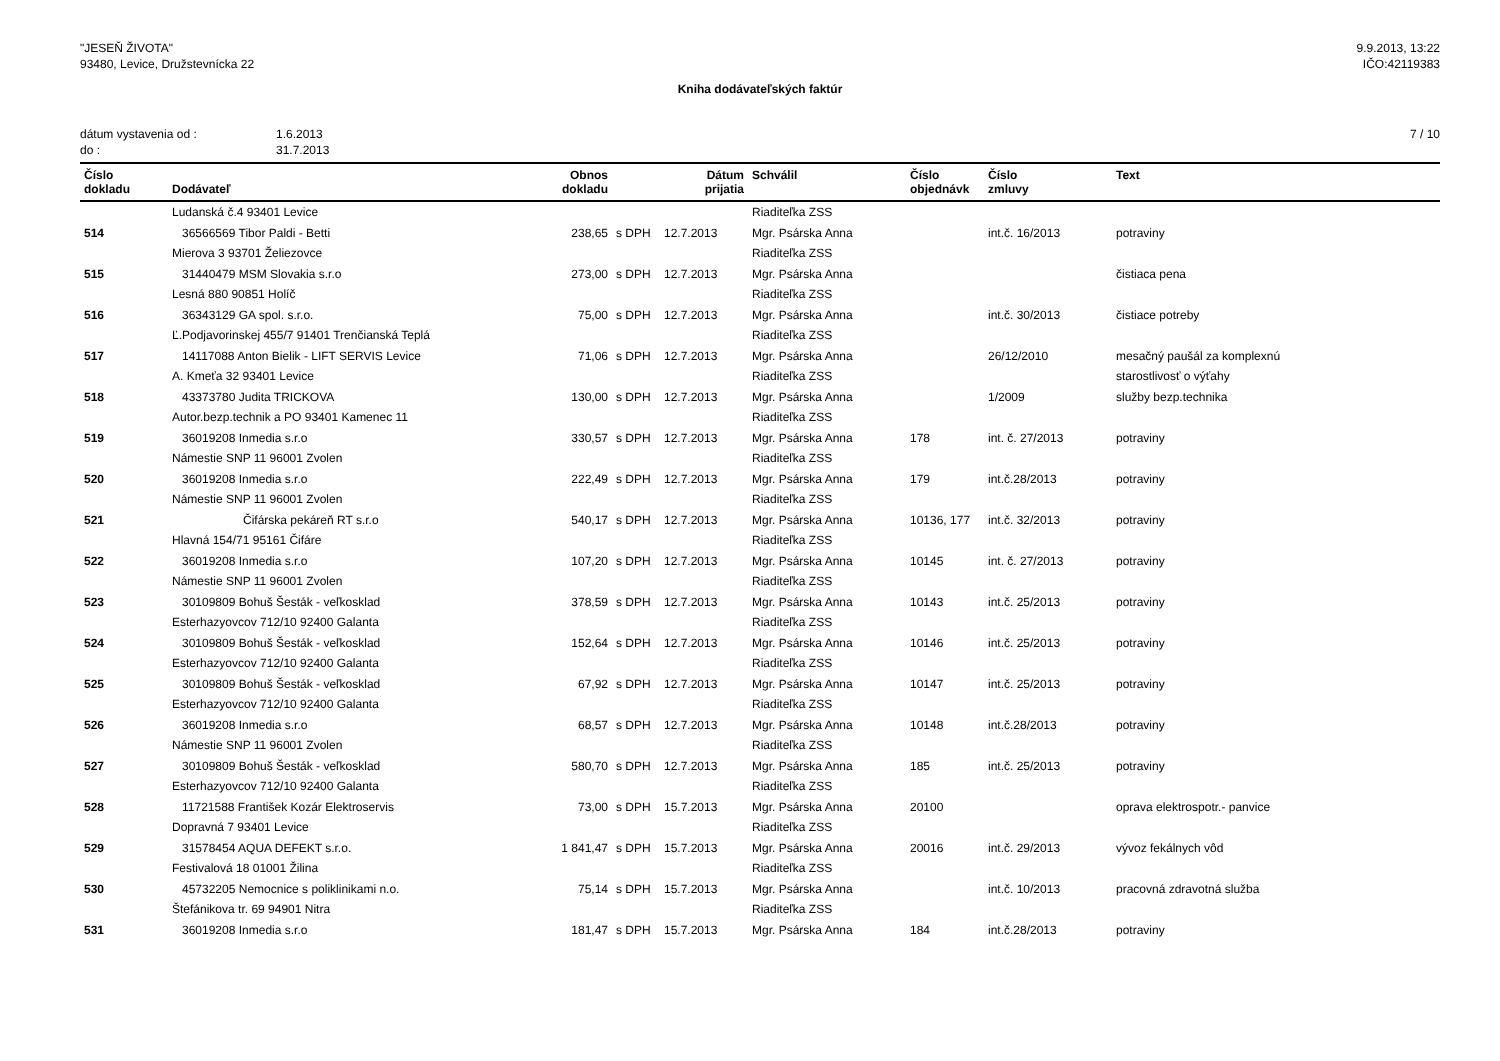"JESEŇ ŽIVOTA"
93480, Levice, Družstevnícka 22
9.9.2013, 13:22
IČO:42119383
Kniha dodávateľských faktúr
dátum vystavenia od : 1.6.2013
do : 31.7.2013
7 / 10
| Číslo dokladu | Dodávateľ | Obnos dokladu | | Dátum prijatia | Schválil | Číslo objednávk | Číslo zmluvy | Text |
| --- | --- | --- | --- | --- | --- | --- | --- | --- |
| | Ludanská č.4 93401 Levice | | | | Riaditeľka ZSS | | | |
| 514 | 36566569 Tibor Paldi - Betti | 238,65 | s DPH | 12.7.2013 | Mgr. Psárska Anna | | int.č. 16/2013 | potraviny |
| | Mierova 3 93701 Želiezovce | | | | Riaditeľka ZSS | | | |
| 515 | 31440479 MSM Slovakia s.r.o | 273,00 | s DPH | 12.7.2013 | Mgr. Psárska Anna | | | čistiaca pena |
| | Lesná 880 90851 Holíč | | | | Riaditeľka ZSS | | | |
| 516 | 36343129 GA spol. s.r.o. | 75,00 | s DPH | 12.7.2013 | Mgr. Psárska Anna | | int.č. 30/2013 | čistiace potreby |
| | Ľ.Podjavorinskej 455/7 91401 Trenčianská Teplá | | | | Riaditeľka ZSS | | | |
| 517 | 14117088 Anton Bielik - LIFT SERVIS Levice | 71,06 | s DPH | 12.7.2013 | Mgr. Psárska Anna | | 26/12/2010 | mesačný paušál za komplexnú |
| | A. Kmeťa 32 93401 Levice | | | | Riaditeľka ZSS | | | starostlivosť o výťahy |
| 518 | 43373780 Judita TRICKOVA | 130,00 | s DPH | 12.7.2013 | Mgr. Psárska Anna | | 1/2009 | služby bezp.technika |
| | Autor.bezp.technik a PO 93401 Kamenec 11 | | | | Riaditeľka ZSS | | | |
| 519 | 36019208 Inmedia s.r.o | 330,57 | s DPH | 12.7.2013 | Mgr. Psárska Anna | 178 | int. č. 27/2013 | potraviny |
| | Námestie SNP 11 96001 Zvolen | | | | Riaditeľka ZSS | | | |
| 520 | 36019208 Inmedia s.r.o | 222,49 | s DPH | 12.7.2013 | Mgr. Psárska Anna | 179 | int.č.28/2013 | potraviny |
| | Námestie SNP 11 96001 Zvolen | | | | Riaditeľka ZSS | | | |
| 521 | Čifárska pekáreň RT s.r.o | 540,17 | s DPH | 12.7.2013 | Mgr. Psárska Anna | 10136, 177 | int.č. 32/2013 | potraviny |
| | Hlavná 154/71 95161 Čifáre | | | | Riaditeľka ZSS | | | |
| 522 | 36019208 Inmedia s.r.o | 107,20 | s DPH | 12.7.2013 | Mgr. Psárska Anna | 10145 | int. č. 27/2013 | potraviny |
| | Námestie SNP 11 96001 Zvolen | | | | Riaditeľka ZSS | | | |
| 523 | 30109809 Bohuš Šesták - veľkosklad | 378,59 | s DPH | 12.7.2013 | Mgr. Psárska Anna | 10143 | int.č. 25/2013 | potraviny |
| | Esterhazyovcov 712/10 92400 Galanta | | | | Riaditeľka ZSS | | | |
| 524 | 30109809 Bohuš Šesták - veľkosklad | 152,64 | s DPH | 12.7.2013 | Mgr. Psárska Anna | 10146 | int.č. 25/2013 | potraviny |
| | Esterhazyovcov 712/10 92400 Galanta | | | | Riaditeľka ZSS | | | |
| 525 | 30109809 Bohuš Šesták - veľkosklad | 67,92 | s DPH | 12.7.2013 | Mgr. Psárska Anna | 10147 | int.č. 25/2013 | potraviny |
| | Esterhazyovcov 712/10 92400 Galanta | | | | Riaditeľka ZSS | | | |
| 526 | 36019208 Inmedia s.r.o | 68,57 | s DPH | 12.7.2013 | Mgr. Psárska Anna | 10148 | int.č.28/2013 | potraviny |
| | Námestie SNP 11 96001 Zvolen | | | | Riaditeľka ZSS | | | |
| 527 | 30109809 Bohuš Šesták - veľkosklad | 580,70 | s DPH | 12.7.2013 | Mgr. Psárska Anna | 185 | int.č. 25/2013 | potraviny |
| | Esterhazyovcov 712/10 92400 Galanta | | | | Riaditeľka ZSS | | | |
| 528 | 11721588 František Kozár Elektroservis | 73,00 | s DPH | 15.7.2013 | Mgr. Psárska Anna | 20100 | | oprava elektrospotr.- panvice |
| | Dopravná 7 93401 Levice | | | | Riaditeľka ZSS | | | |
| 529 | 31578454 AQUA DEFEKT s.r.o. | 1 841,47 | s DPH | 15.7.2013 | Mgr. Psárska Anna | 20016 | int.č. 29/2013 | vývoz fekálnych vôd |
| | Festivalová 18 01001 Žilina | | | | Riaditeľka ZSS | | | |
| 530 | 45732205 Nemocnice s poliklinikami n.o. | 75,14 | s DPH | 15.7.2013 | Mgr. Psárska Anna | | int.č. 10/2013 | pracovná zdravotná služba |
| | Štefánikova tr. 69 94901 Nitra | | | | Riaditeľka ZSS | | | |
| 531 | 36019208 Inmedia s.r.o | 181,47 | s DPH | 15.7.2013 | Mgr. Psárska Anna | 184 | int.č.28/2013 | potraviny |